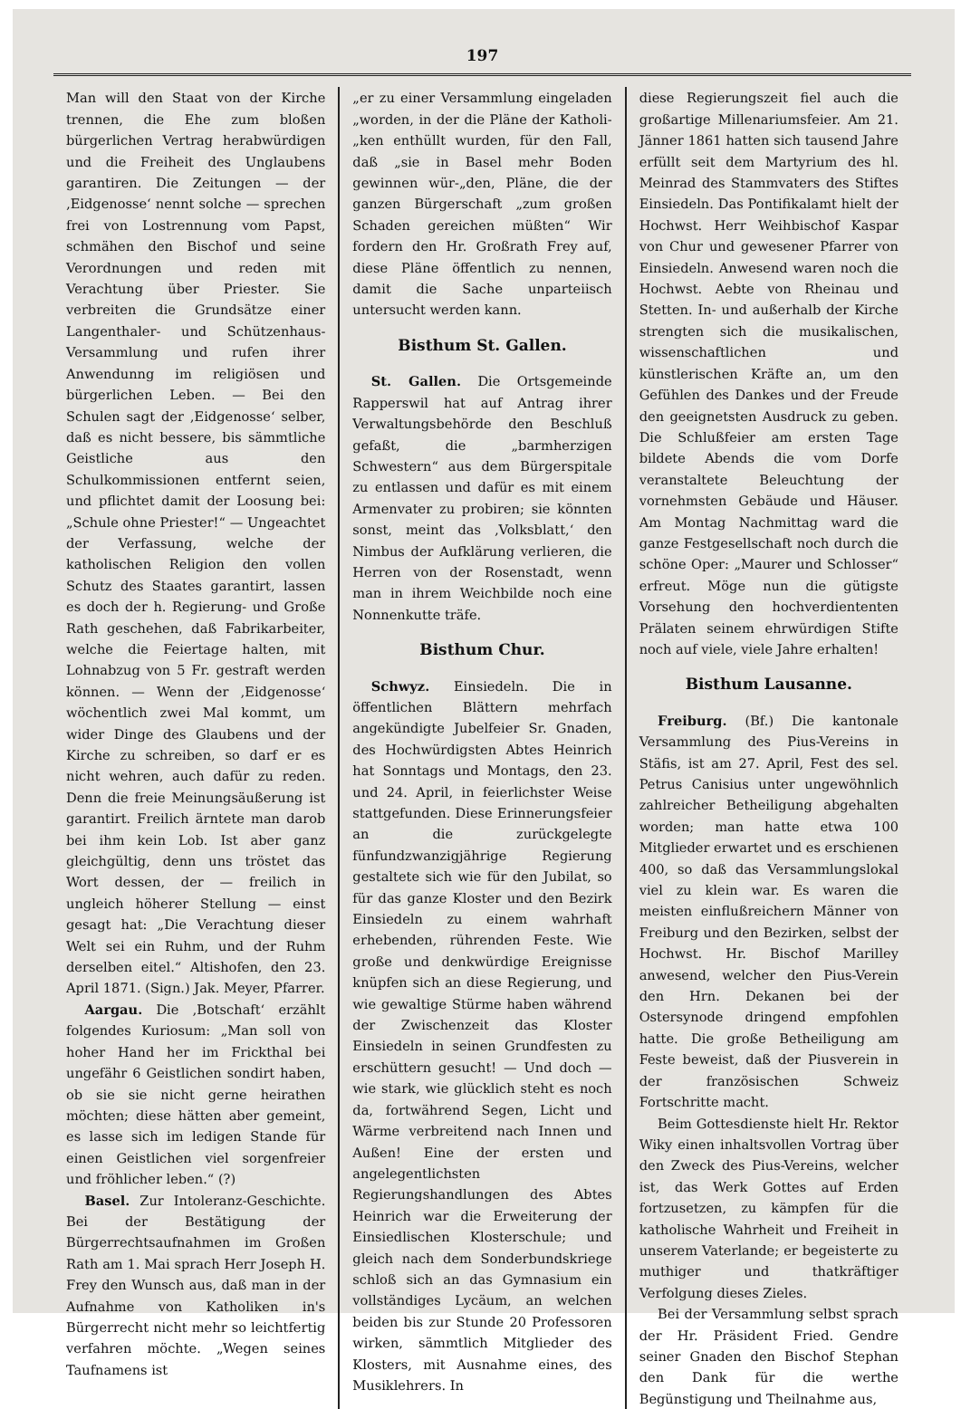197
Man will den Staat von der Kirche trennen, die Ehe zum bloßen bürgerlichen Vertrag herabwürdigen und die Freiheit des Unglaubens garantiren. Die Zeitungen — der ‚Eidgenosse‘ nennt solche — sprechen frei von Lostrennung vom Papst, schmähen den Bischof und seine Verordnungen und reden mit Verachtung über Priester. Sie verbreiten die Grundsätze einer Langenthaler- und Schützenhaus-Versammlung und rufen ihrer Anwendunng im religiösen und bürgerlichen Leben. — Bei den Schulen sagt der ‚Eidgenosse‘ selber, daß es nicht bessere, bis sämmtliche Geistliche aus den Schulkommissionen entfernt seien, und pflichtet damit der Loosung bei: „Schule ohne Priester!“ — Ungeachtet der Verfassung, welche der katholischen Religion den vollen Schutz des Staates garantirt, lassen es doch der h. Regierung- und Große Rath geschehen, daß Fabrikarbeiter, welche die Feiertage halten, mit Lohnabzug von 5 Fr. gestraft werden können. — Wenn der ‚Eidgenosse‘ wöchentlich zwei Mal kommt, um wider Dinge des Glaubens und der Kirche zu schreiben, so darf er es nicht wehren, auch dafür zu reden. Denn die freie Meinungsäußerung ist garantirt. Freilich ärntete man darob bei ihm kein Lob. Ist aber ganz gleichgültig, denn uns tröstet das Wort dessen, der — freilich in ungleich höherer Stellung — einst gesagt hat: „Die Verachtung dieser Welt sei ein Ruhm, und der Ruhm derselben eitel.“ Altishofen, den 23. April 1871. (Sign.) Jak. Meyer, Pfarrer.
Aargau. Die ‚Botschaft‘ erzählt folgendes Kuriosum: „Man soll von hoher Hand her im Frickthal bei ungefähr 6 Geistlichen sondirt haben, ob sie sie nicht gerne heirathen möchten; diese hätten aber gemeint, es lasse sich im ledigen Stande für einen Geistlichen viel sorgenfreier und fröhlicher leben.“ (?)
Basel. Zur Intoleranz-Geschichte. Bei der Bestätigung der Bürgerrechtsaufnahmen im Großen Rath am 1. Mai sprach Herr Joseph H. Frey den Wunsch aus, daß man in der Aufnahme von Katholiken in's Bürgerrecht nicht mehr so leichtfertig verfahren möchte. „Wegen seines Taufnamens ist
„er zu einer Versammlung eingeladen „worden, in der die Pläne der Katholi-„ken enthüllt wurden, für den Fall, daß „sie in Basel mehr Boden gewinnen wür-„den, Pläne, die der ganzen Bürgerschaft „zum großen Schaden gereichen müßten“ Wir fordern den Hr. Großrath Frey auf, diese Pläne öffentlich zu nennen, damit die Sache unparteiisch untersucht werden kann.
Bisthum St. Gallen.
St. Gallen. Die Ortsgemeinde Rapperswil hat auf Antrag ihrer Verwaltungsbehörde den Beschluß gefaßt, die „barmherzigen Schwestern“ aus dem Bürgerspitale zu entlassen und dafür es mit einem Armenvater zu probiren; sie könnten sonst, meint das ‚Volksblatt,‘ den Nimbus der Aufklärung verlieren, die Herren von der Rosenstadt, wenn man in ihrem Weichbilde noch eine Nonnenkutte träfe.
Bisthum Chur.
Schwyz. Einsiedeln. Die in öffentlichen Blättern mehrfach angekündigte Jubelfeier Sr. Gnaden, des Hochwürdigsten Abtes Heinrich hat Sonntags und Montags, den 23. und 24. April, in feierlichster Weise stattgefunden. Diese Erinnerungsfeier an die zurückgelegte fünfundzwanzigjährige Regierung gestaltete sich wie für den Jubilat, so für das ganze Kloster und den Bezirk Einsiedeln zu einem wahrhaft erhebenden, rührenden Feste. Wie große und denkwürdige Ereignisse knüpfen sich an diese Regierung, und wie gewaltige Stürme haben während der Zwischenzeit das Kloster Einsiedeln in seinen Grundfesten zu erschüttern gesucht! — Und doch — wie stark, wie glücklich steht es noch da, fortwährend Segen, Licht und Wärme verbreitend nach Innen und Außen! Eine der ersten und angelegentlichsten Regierungshandlungen des Abtes Heinrich war die Erweiterung der Einsiedlischen Klosterschule; und gleich nach dem Sonderbundskriege schloß sich an das Gymnasium ein vollständiges Lycäum, an welchen beiden bis zur Stunde 20 Professoren wirken, sämmtlich Mitglieder des Klosters, mit Ausnahme eines, des Musiklehrers. In
diese Regierungszeit fiel auch die großartige Millenariumsfeier. Am 21. Jänner 1861 hatten sich tausend Jahre erfüllt seit dem Martyrium des hl. Meinrad des Stammvaters des Stiftes Einsiedeln. Das Pontifikalamt hielt der Hochwst. Herr Weihbischof Kaspar von Chur und gewesener Pfarrer von Einsiedeln. Anwesend waren noch die Hochwst. Aebte von Rheinau und Stetten. In- und außerhalb der Kirche strengten sich die musikalischen, wissenschaftlichen und künstlerischen Kräfte an, um den Gefühlen des Dankes und der Freude den geeignetsten Ausdruck zu geben. Die Schlußfeier am ersten Tage bildete Abends die vom Dorfe veranstaltete Beleuchtung der vornehmsten Gebäude und Häuser. Am Montag Nachmittag ward die ganze Festgesellschaft noch durch die schöne Oper: „Maurer und Schlosser“ erfreut. Möge nun die gütigste Vorsehung den hochverdiententen Prälaten seinem ehrwürdigen Stifte noch auf viele, viele Jahre erhalten!
Bisthum Lausanne.
Freiburg. (Bf.) Die kantonale Versammlung des Pius-Vereins in Stäfis, ist am 27. April, Fest des sel. Petrus Canisius unter ungewöhnlich zahlreicher Betheiligung abgehalten worden; man hatte etwa 100 Mitglieder erwartet und es erschienen 400, so daß das Versammlungslokal viel zu klein war. Es waren die meisten einflußreichern Männer von Freiburg und den Bezirken, selbst der Hochwst. Hr. Bischof Marilley anwesend, welcher den Pius-Verein den Hrn. Dekanen bei der Ostersynode dringend empfohlen hatte. Die große Betheiligung am Feste beweist, daß der Piusverein in der französischen Schweiz Fortschritte macht.
Beim Gottesdienste hielt Hr. Rektor Wiky einen inhaltsvollen Vortrag über den Zweck des Pius-Vereins, welcher ist, das Werk Gottes auf Erden fortzusetzen, zu kämpfen für die katholische Wahrheit und Freiheit in unserem Vaterlande; er begeisterte zu muthiger und thatkräftiger Verfolgung dieses Zieles.
Bei der Versammlung selbst sprach der Hr. Präsident Fried. Gendre seiner Gnaden den Bischof Stephan den Dank für die werthe Begünstigung und Theilnahme aus,